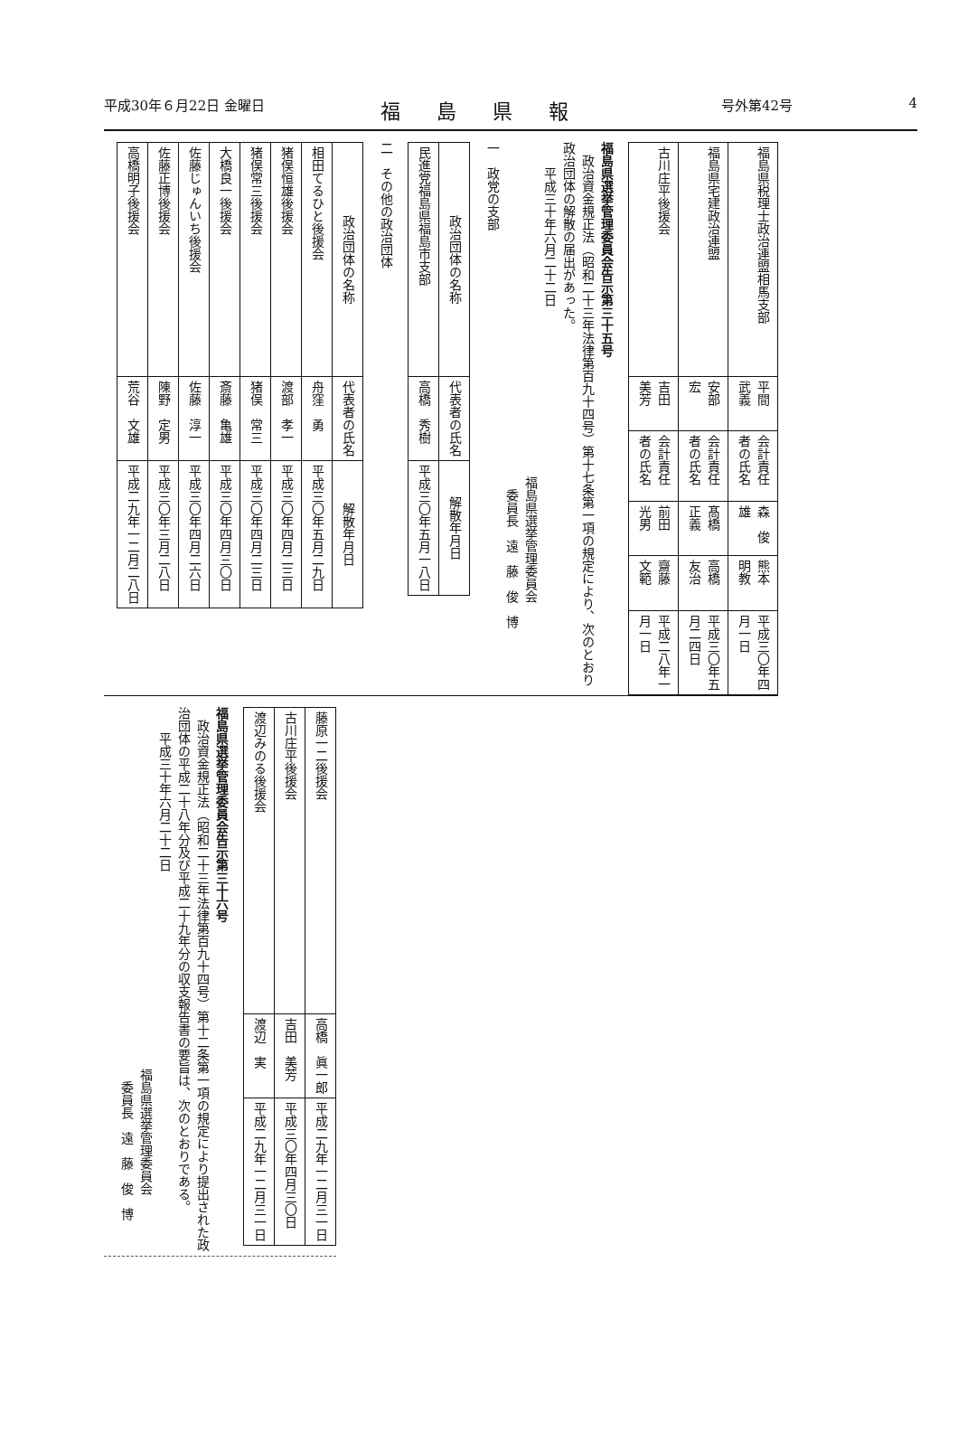平成30年６月22日 金曜日 福島県報 号外第42号 4
| 福島県税理士政治連盟相馬支部 | 平間 武義 | 会計責任者の氏名 | 森 俊雄 | 熊本 明教 | 平成三〇年四月一日 |
| 福島県宅建政治連盟 | 安部 宏 | 会計責任者の氏名 | 髙橋 正義 | 高橋 友治 | 平成三〇年五月二四日 |
| 古川庄平後援会 | 吉田 美芳 | 会計責任者の氏名 | 前田 光男 | 齋藤 文範 | 平成二八年一月一日 |
福島県選挙管理委員会告示第三十五号
　政治資金規正法（昭和二十三年法律第百九十四号）第十七条第一項の規定により、次のとおり政治団体の解散の届出があった。
　　平成三十年六月二十二日
福島県選挙管理委員会
　委員長　遠　藤　俊　博
一　政党の支部
| 政治団体の名称 | 代表者の氏名 | 解散年月日 |
| --- | --- | --- |
| 民進党福島県福島市支部 | 高橋 秀樹 | 平成三〇年五月一八日 |
二　その他の政治団体
| 政治団体の名称 | 代表者の氏名 | 解散年月日 |
| --- | --- | --- |
| 相田てるひと後援会 | 舟窪 勇 | 平成三〇年五月二九日 |
| 猪俣恒雄後援会 | 渡部 孝一 | 平成三〇年四月二三日 |
| 猪俣常三後援会 | 猪俣 常三 | 平成三〇年四月二三日 |
| 大橋良一後援会 | 斎藤 亀雄 | 平成三〇年四月三〇日 |
| 佐藤じゅんいち後援会 | 佐藤 淳一 | 平成三〇年四月二六日 |
| 佐藤正博後援会 | 陳野 定男 | 平成三〇年三月二八日 |
| 高橋明子後援会 | 荒谷 文雄 | 平成二九年一二月二八日 |
| 藤原一二後援会 | 高橋 眞一郎 | 平成二九年一二月三一日 |
| 古川庄平後援会 | 吉田 美芳 | 平成三〇年四月三〇日 |
| 渡辺みのる後援会 | 渡辺 実 | 平成二九年一二月三一日 |
福島県選挙管理委員会告示第三十六号
　政治資金規正法（昭和二十三年法律第百九十四号）第十二条第一項の規定により提出された政治団体の平成二十八年分及び平成二十九年分の収支報告書の要旨は、次のとおりである。
　　平成三十年六月二十二日
福島県選挙管理委員会
　委員長　遠　藤　俊　博